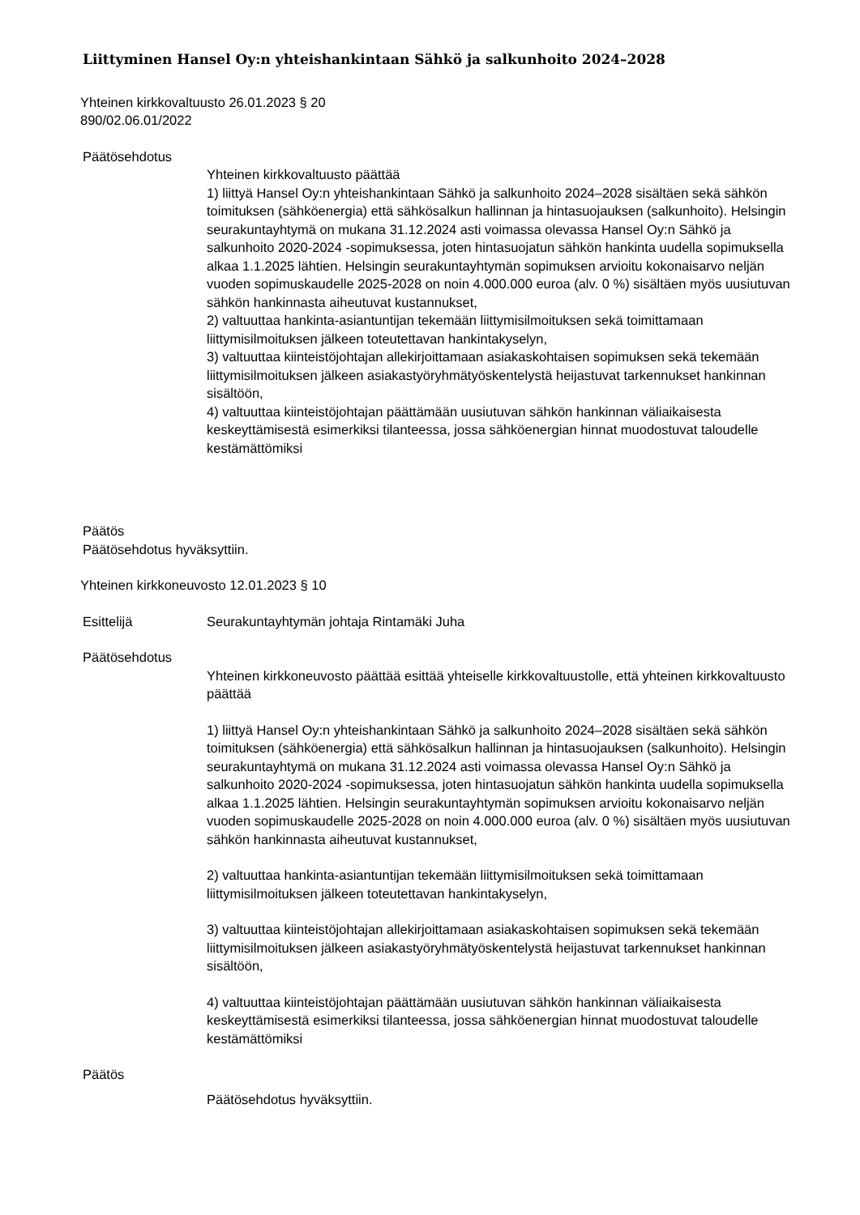Liittyminen Hansel Oy:n yhteishankintaan Sähkö ja salkunhoito 2024–2028
Yhteinen kirkkovaltuusto 26.01.2023 § 20
890/02.06.01/2022
Päätösehdotus
Yhteinen kirkkovaltuusto päättää
1) liittyä Hansel Oy:n yhteishankintaan Sähkö ja salkunhoito 2024–2028 sisältäen sekä sähkön toimituksen (sähköenergia) että sähkösalkun hallinnan ja hintasuojauksen (salkunhoito). Helsingin seurakuntayhtymä on mukana 31.12.2024 asti voimassa olevassa Hansel Oy:n Sähkö ja salkunhoito 2020-2024 -sopimuksessa, joten hintasuojatun sähkön hankinta uudella sopimuksella alkaa 1.1.2025 lähtien. Helsingin seurakuntayhtymän sopimuksen arvioitu kokonaisarvo neljän vuoden sopimuskaudelle 2025-2028 on noin 4.000.000 euroa (alv. 0 %) sisältäen myös uusiutuvan sähkön hankinnasta aiheutuvat kustannukset,
2) valtuuttaa hankinta-asiantuntijan tekemään liittymisilmoituksen sekä toimittamaan liittymisilmoituksen jälkeen toteutettavan hankintakyselyn,
3) valtuuttaa kiinteistöjohtajan allekirjoittamaan asiakaskohtaisen sopimuksen sekä tekemään liittymisilmoituksen jälkeen asiakastyöryhmätyöskentelystä heijastuvat tarkennukset hankinnan sisältöön,
4) valtuuttaa kiinteistöjohtajan päättämään uusiutuvan sähkön hankinnan väliaikaisesta keskeyttämisestä esimerkiksi tilanteessa, jossa sähköenergian hinnat muodostuvat taloudelle kestämättömiksi
Päätös
Päätösehdotus hyväksyttiin.
Yhteinen kirkkoneuvosto 12.01.2023 § 10
Esittelijä Seurakuntayhtymän johtaja Rintamäki Juha
Päätösehdotus
Yhteinen kirkkoneuvosto päättää esittää yhteiselle kirkkovaltuustolle, että yhteinen kirkkovaltuusto päättää
1) liittyä Hansel Oy:n yhteishankintaan Sähkö ja salkunhoito 2024–2028 sisältäen sekä sähkön toimituksen (sähköenergia) että sähkösalkun hallinnan ja hintasuojauksen (salkunhoito). Helsingin seurakuntayhtymä on mukana 31.12.2024 asti voimassa olevassa Hansel Oy:n Sähkö ja salkunhoito 2020-2024 -sopimuksessa, joten hintasuojatun sähkön hankinta uudella sopimuksella alkaa 1.1.2025 lähtien. Helsingin seurakuntayhtymän sopimuksen arvioitu kokonaisarvo neljän vuoden sopimuskaudelle 2025-2028 on noin 4.000.000 euroa (alv. 0 %) sisältäen myös uusiutuvan sähkön hankinnasta aiheutuvat kustannukset,
2) valtuuttaa hankinta-asiantuntijan tekemään liittymisilmoituksen sekä toimittamaan liittymisilmoituksen jälkeen toteutettavan hankintakyselyn,
3) valtuuttaa kiinteistöjohtajan allekirjoittamaan asiakaskohtaisen sopimuksen sekä tekemään liittymisilmoituksen jälkeen asiakastyöryhmätyöskentelystä heijastuvat tarkennukset hankinnan sisältöön,
4) valtuuttaa kiinteistöjohtajan päättämään uusiutuvan sähkön hankinnan väliaikaisesta keskeyttämisestä esimerkiksi tilanteessa, jossa sähköenergian hinnat muodostuvat taloudelle kestämättömiksi
Päätös
Päätösehdotus hyväksyttiin.